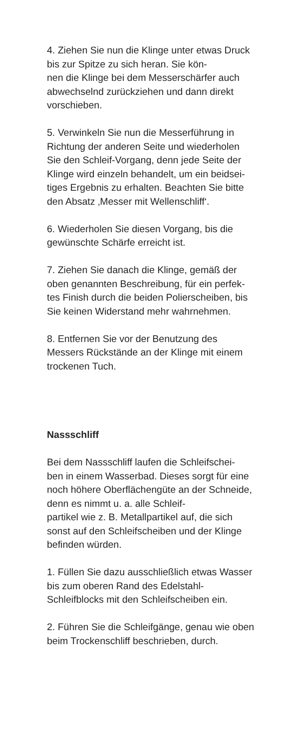4. Ziehen Sie nun die Klinge unter etwas Druck bis zur Spitze zu sich heran. Sie kön-
nen die Klinge bei dem Messerschärfer auch abwechselnd zurückziehen und dann direkt vorschieben.
5. Verwinkeln Sie nun die Messerführung in Richtung der anderen Seite und wiederholen Sie den Schleif-Vorgang, denn jede Seite der Klinge wird einzeln behandelt, um ein beidsei-
tiges Ergebnis zu erhalten. Beachten Sie bitte den Absatz ‚Messer mit Wellenschliff‘.
6. Wiederholen Sie diesen Vorgang, bis die gewünschte Schärfe erreicht ist.
7. Ziehen Sie danach die Klinge, gemäß der oben genannten Beschreibung, für ein perfek-
tes Finish durch die beiden Polierscheiben, bis Sie keinen Widerstand mehr wahrnehmen.
8. Entfernen Sie vor der Benutzung des Messers Rückstände an der Klinge mit einem trockenen Tuch.
Nassschliff
Bei dem Nassschliff laufen die Schleifschei-
ben in einem Wasserbad. Dieses sorgt für eine noch höhere Oberflächengüte an der Schneide, denn es nimmt u. a. alle Schleif-
partikel wie z. B. Metallpartikel auf, die sich sonst auf den Schleifscheiben und der Klinge befinden würden.
1. Füllen Sie dazu ausschließlich etwas Wasser bis zum oberen Rand des Edelstahl-
Schleifblocks mit den Schleifscheiben ein.
2. Führen Sie die Schleifgänge, genau wie oben beim Trockenschliff beschrieben, durch.